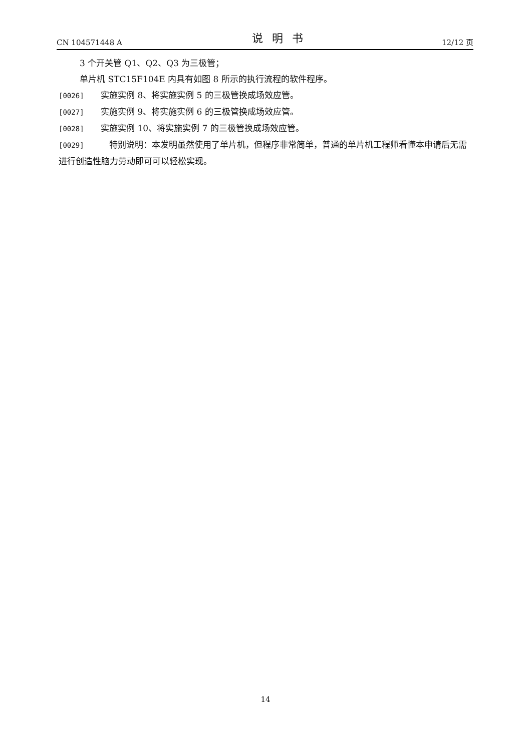CN 104571448 A 说明书 12/12 页
3 个开关管 Q1、Q2、Q3 为三极管；
单片机 STC15F104E 内具有如图 8 所示的执行流程的软件程序。
[0026] 实施实例 8、将实施实例 5 的三极管换成场效应管。
[0027] 实施实例 9、将实施实例 6 的三极管换成场效应管。
[0028] 实施实例 10、将实施实例 7 的三极管换成场效应管。
[0029]　特别说明：本发明虽然使用了单片机，但程序非常简单，普通的单片机工程师看懂本申请后无需进行创造性脑力劳动即可可以轻松实现。
14